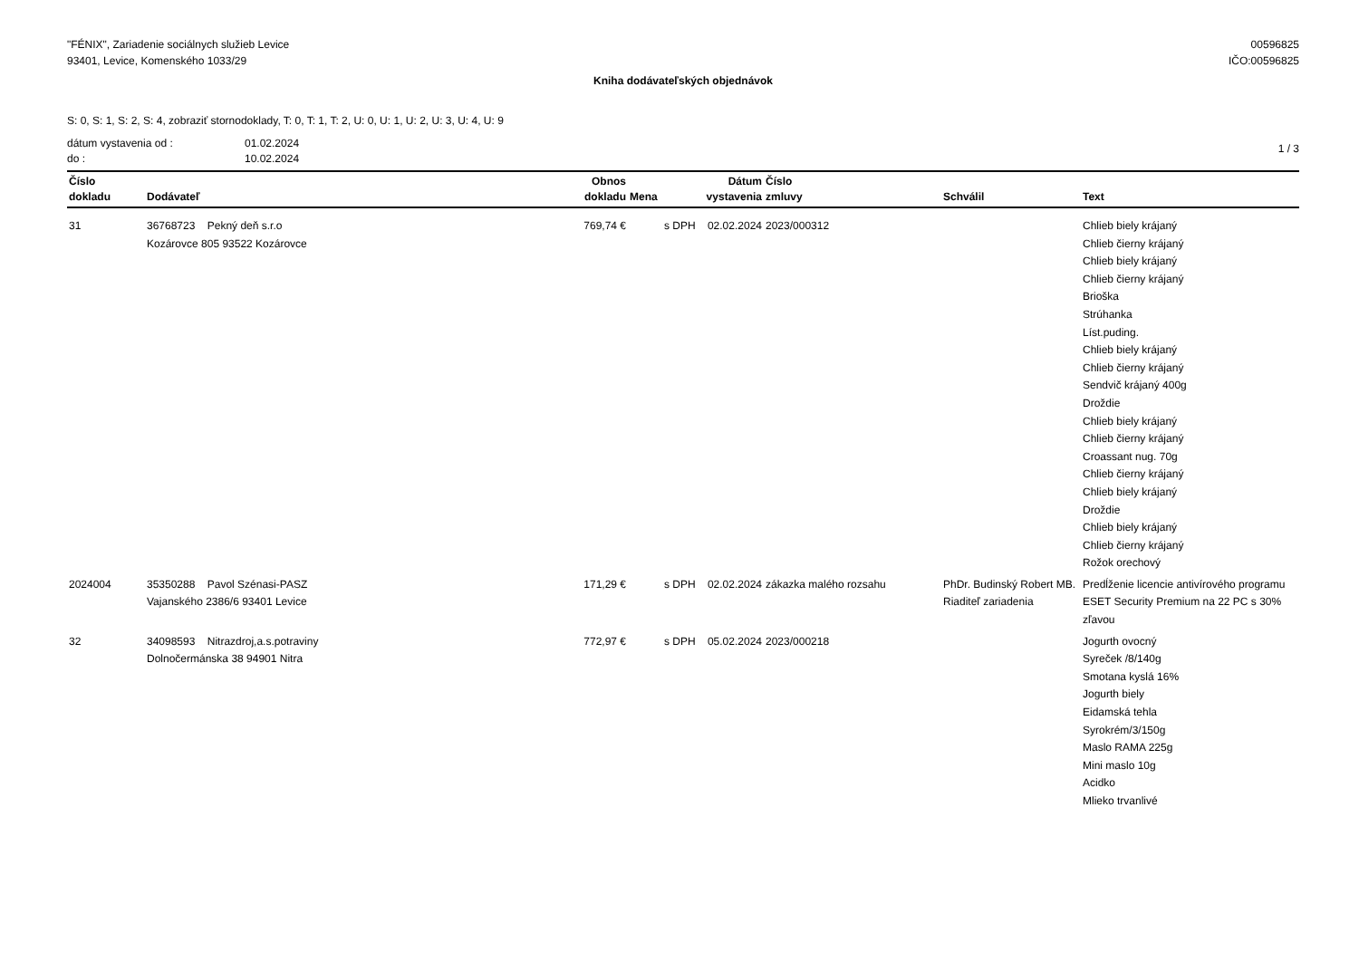"FÉNIX", Zariadenie sociálnych služieb Levice
93401, Levice, Komenského 1033/29
00596825
IČO:00596825
Kniha dodávateľských objednávok
S: 0, S: 1, S: 2, S: 4, zobraziť stornodoklady, T: 0, T: 1, T: 2, U: 0, U: 1, U: 2, U: 3, U: 4, U: 9
dátum vystavenia od :
do :
01.02.2024
10.02.2024
1 / 3
| Číslo dokladu | Dodávateľ | Obnos dokladu | Mena | Dátum vystavenia | Číslo zmluvy | Schválil | Text |
| --- | --- | --- | --- | --- | --- | --- | --- |
| 31 | 36768723 Pekný deň s.r.o Kozárovce 805 93522 Kozárovce | 769,74 € | s DPH | 02.02.2024 | 2023/000312 | | Chlieb biely krájaný Chlieb čierny krájaný Chlieb biely krájaný Chlieb čierny krájaný Brioška Strúhanka Líst.puding. Chlieb biely krájaný Chlieb čierny krájaný Sendvič krájaný 400g Droždie Chlieb biely krájaný Chlieb čierny krájaný Croassant nug. 70g Chlieb čierny krájaný Chlieb biely krájaný Droždie Chlieb biely krájaný Chlieb čierny krájaný Rožok orechový |
| 2024004 | 35350288 Pavol Szénasi-PASZ Vajanského 2386/6 93401 Levice | 171,29 € | s DPH | 02.02.2024 | zákazka malého rozsahu | PhDr. Budinský Robert MB. Riaditeľ zariadenia | Predĺženie licencie antivírového programu ESET Security Premium na 22 PC s 30% zľavou |
| 32 | 34098593 Nitrazdroj,a.s.potraviny Dolnočermánska 38 94901 Nitra | 772,97 € | s DPH | 05.02.2024 | 2023/000218 | | Jogurth ovocný Syreček /8/140g Smotana kyslá 16% Jogurth biely Eidamská tehla Syrokrém/3/150g Maslo RAMA 225g Mini maslo 10g Acidko Mlieko trvanlivé |